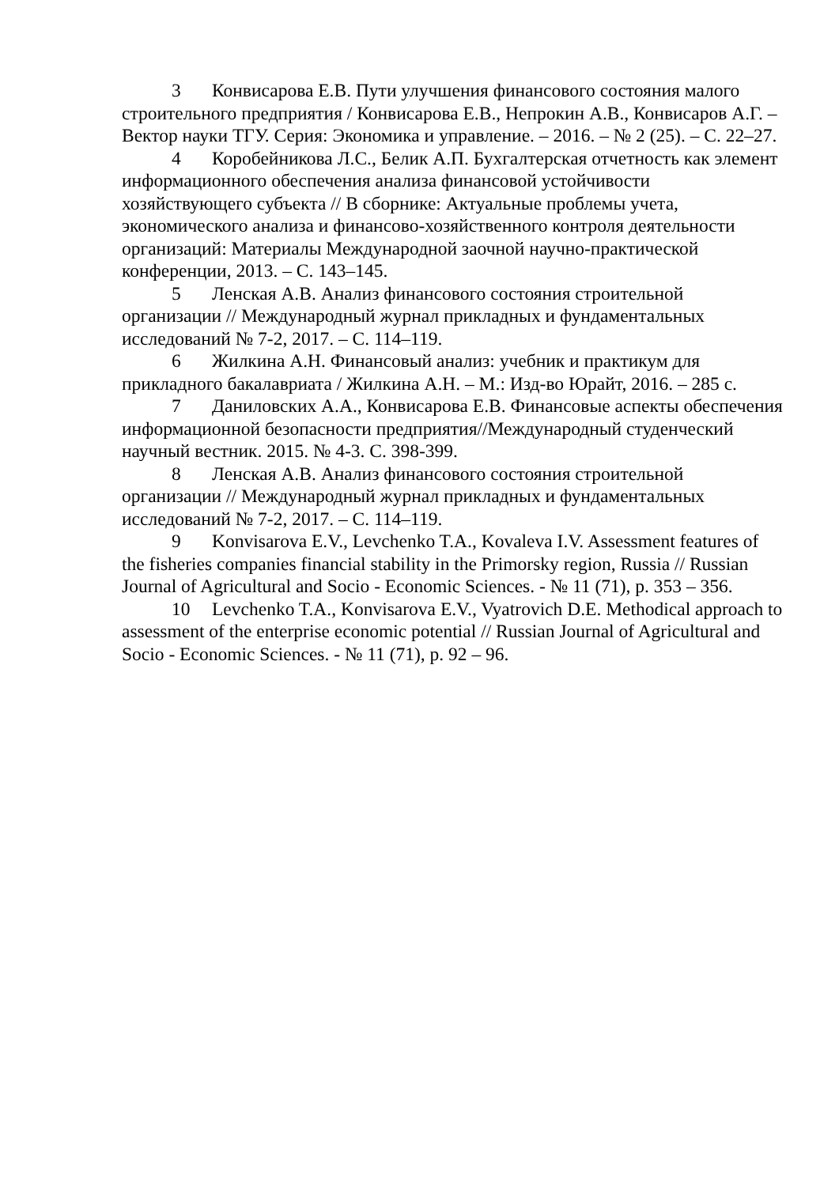3 Конвисарова Е.В. Пути улучшения финансового состояния малого строительного предприятия / Конвисарова Е.В., Непрокин А.В., Конвисаров А.Г. – Вектор науки ТГУ. Серия: Экономика и управление. – 2016. – № 2 (25). – С. 22–27.
4 Коробейникова Л.С., Белик А.П. Бухгалтерская отчетность как элемент информационного обеспечения анализа финансовой устойчивости хозяйствующего субъекта // В сборнике: Актуальные проблемы учета, экономического анализа и финансово-хозяйственного контроля деятельности организаций: Материалы Международной заочной научно-практической конференции, 2013. – С. 143–145.
5 Ленская А.В. Анализ финансового состояния строительной организации // Международный журнал прикладных и фундаментальных исследований № 7-2, 2017. – С. 114–119.
6 Жилкина А.Н. Финансовый анализ: учебник и практикум для прикладного бакалавриата / Жилкина А.Н. – М.: Изд-во Юрайт, 2016. – 285 с.
7 Даниловских А.А., Конвисарова Е.В. Финансовые аспекты обеспечения информационной безопасности предприятия//Международный студенческий научный вестник. 2015. № 4-3. С. 398-399.
8 Ленская А.В. Анализ финансового состояния строительной организации // Международный журнал прикладных и фундаментальных исследований № 7-2, 2017. – С. 114–119.
9 Konvisarova E.V., Levchenko T.A., Kovaleva I.V. Assessment features of the fisheries companies financial stability in the Primorsky region, Russia // Russian Journal of Agricultural and Socio - Economic Sciences. - № 11 (71), p. 353 – 356.
10 Levchenko T.A., Konvisarova E.V., Vyatrovich D.E. Methodical approach to assessment of the enterprise economic potential // Russian Journal of Agricultural and Socio - Economic Sciences. - № 11 (71), p. 92 – 96.